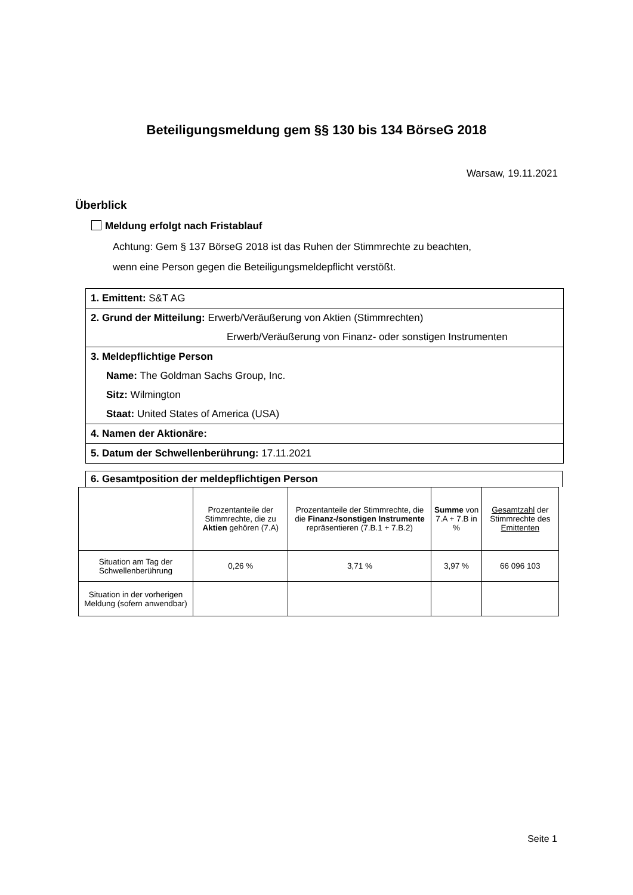Beteiligungsmeldung gem §§ 130 bis 134 BörseG 2018
Warsaw, 19.11.2021
Überblick
Meldung erfolgt nach Fristablauf
Achtung: Gem § 137 BörseG 2018 ist das Ruhen der Stimmrechte zu beachten,
wenn eine Person gegen die Beteiligungsmeldepflicht verstößt.
1. Emittent: S&T AG
2. Grund der Mitteilung: Erwerb/Veräußerung von Aktien (Stimmrechten)
Erwerb/Veräußerung von Finanz- oder sonstigen Instrumenten
3. Meldepflichtige Person
Name: The Goldman Sachs Group, Inc.
Sitz: Wilmington
Staat: United States of America (USA)
4. Namen der Aktionäre:
5. Datum der Schwellenberührung: 17.11.2021
6. Gesamtposition der meldepflichtigen Person
| | Prozentanteile der Stimmrechte, die zu Aktien gehören (7.A) | Prozentanteile der Stimmrechte, die die Finanz-/sonstigen Instrumente repräsentieren (7.B.1 + 7.B.2) | Summe von 7.A + 7.B in % | Gesamtzahl der Stimmrechte des Emittenten |
| Situation am Tag der Schwellenberührung | 0,26 % | 3,71 % | 3,97 % | 66 096 103 |
| Situation in der vorherigen Meldung (sofern anwendbar) | | | | |
Seite 1